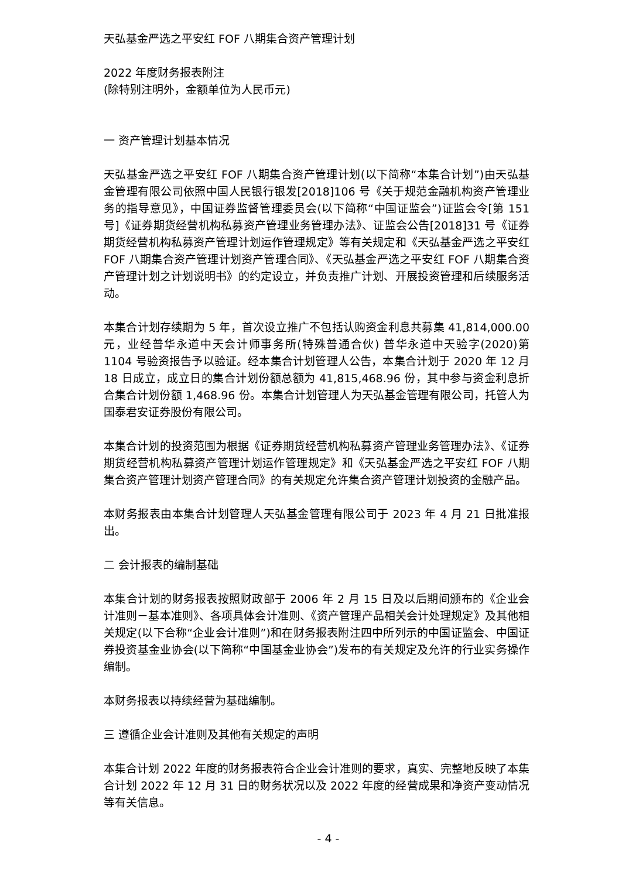天弘基金严选之平安红 FOF 八期集合资产管理计划
2022 年度财务报表附注
(除特别注明外，金额单位为人民币元)
一 资产管理计划基本情况
天弘基金严选之平安红 FOF 八期集合资产管理计划(以下简称“本集合计划”)由天弘基金管理有限公司依照中国人民银行银发[2018]106 号《关于规范金融机构资产管理业务的指导意见》，中国证券监督管理委员会(以下简称“中国证监会”)证监会令[第 151 号]《证券期货经营机构私募资产管理业务管理办法》、证监会公告[2018]31 号《证券期货经营机构私募资产管理计划运作管理规定》等有关规定和《天弘基金严选之平安红 FOF 八期集合资产管理计划资产管理合同》、《天弘基金严选之平安红 FOF 八期集合资产管理计划之计划说明书》的约定设立，并负责推广计划、开展投资管理和后续服务活动。
本集合计划存续期为 5 年，首次设立推广不包括认购资金利息共募集 41,814,000.00 元，业经普华永道中天会计师事务所(特殊普通合伙) 普华永道中天验字(2020)第 1104 号验资报告予以验证。经本集合计划管理人公告，本集合计划于 2020 年 12 月 18 日成立，成立日的集合计划份额总额为 41,815,468.96 份，其中参与资金利息折合集合计划份额 1,468.96 份。本集合计划管理人为天弘基金管理有限公司，托管人为国泰君安证券股份有限公司。
本集合计划的投资范围为根据《证券期货经营机构私募资产管理业务管理办法》、《证券期货经营机构私募资产管理计划运作管理规定》和《天弘基金严选之平安红 FOF 八期集合资产管理计划资产管理合同》的有关规定允许集合资产管理计划投资的金融产品。
本财务报表由本集合计划管理人天弘基金管理有限公司于 2023 年 4 月 21 日批准报出。
二 会计报表的编制基础
本集合计划的财务报表按照财政部于 2006 年 2 月 15 日及以后期间颁布的《企业会计准则－基本准则》、各项具体会计准则、《资产管理产品相关会计处理规定》及其他相关规定(以下合称“企业会计准则”)和在财务报表附注四中所列示的中国证监会、中国证券投资基金业协会(以下简称“中国基金业协会”)发布的有关规定及允许的行业实务操作编制。
本财务报表以持续经营为基础编制。
三 遵循企业会计准则及其他有关规定的声明
本集合计划 2022 年度的财务报表符合企业会计准则的要求，真实、完整地反映了本集合计划 2022 年 12 月 31 日的财务状况以及 2022 年度的经营成果和净资产变动情况等有关信息。
- 4 -